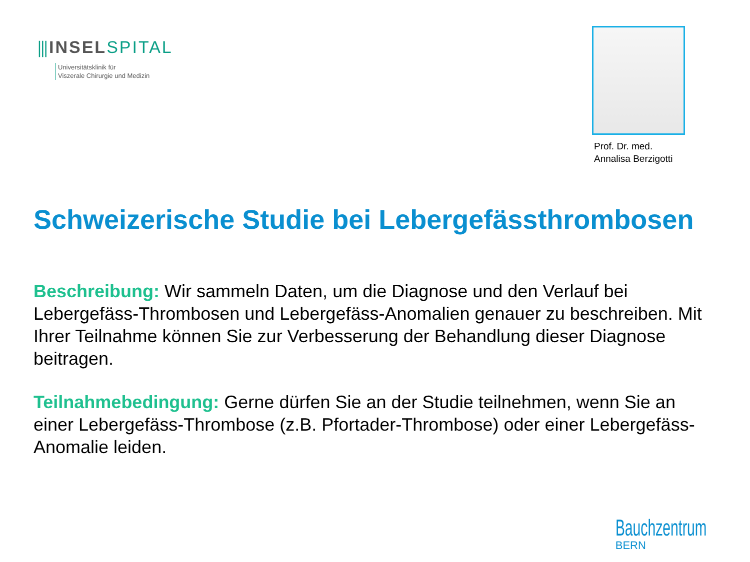⫼INSEL SPITAL
Universitätsklinik für
Viszerale Chirurgie und Medizin
Prof. Dr. med.
Annalisa Berzigotti
Schweizerische Studie bei Lebergefässthrombosen
Beschreibung: Wir sammeln Daten, um die Diagnose und den Verlauf bei Lebergefäss-Thrombosen und Lebergefäss-Anomalien genauer zu beschreiben. Mit Ihrer Teilnahme können Sie zur Verbesserung der Behandlung dieser Diagnose beitragen.
Teilnahmebedingung: Gerne dürfen Sie an der Studie teilnehmen, wenn Sie an einer Lebergefäss-Thrombose (z.B. Pfortader-Thrombose) oder einer Lebergefäss-Anomalie leiden.
Bauchzentrum
BERN